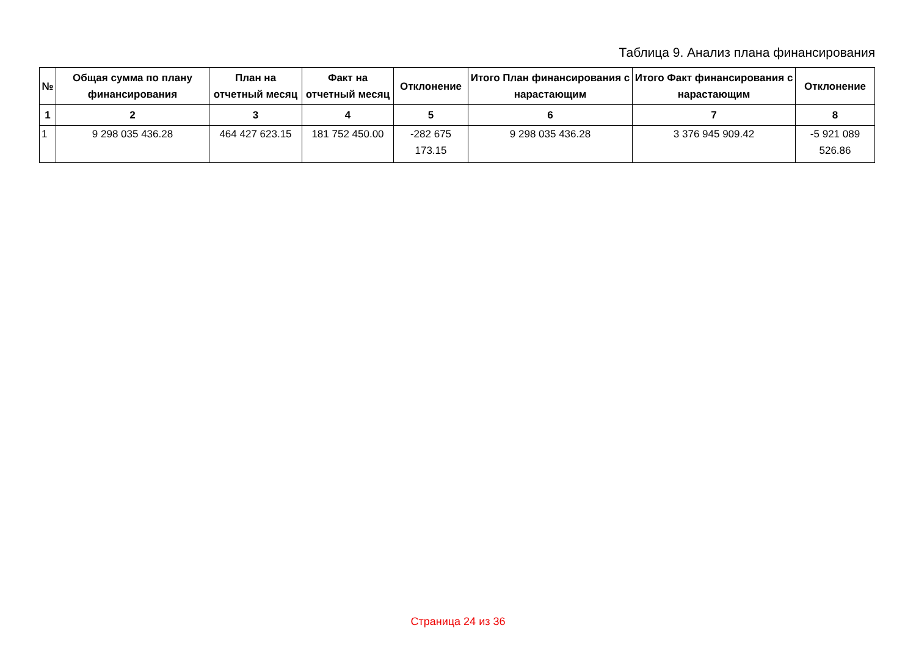Таблица 9. Анализ плана финансирования
| № | Общая сумма по плану финансирования | План на отчетный месяц | Факт на отчетный месяц | Отклонение | Итого План финансирования с нарастающим | Итого Факт финансирования с нарастающим | Отклонение |
| --- | --- | --- | --- | --- | --- | --- | --- |
| 1 | 2 | 3 | 4 | 5 | 6 | 7 | 8 |
| 1 | 9 298 035 436.28 | 464 427 623.15 | 181 752 450.00 | -282 675 173.15 | 9 298 035 436.28 | 3 376 945 909.42 | -5 921 089 526.86 |
Страница 24 из 36